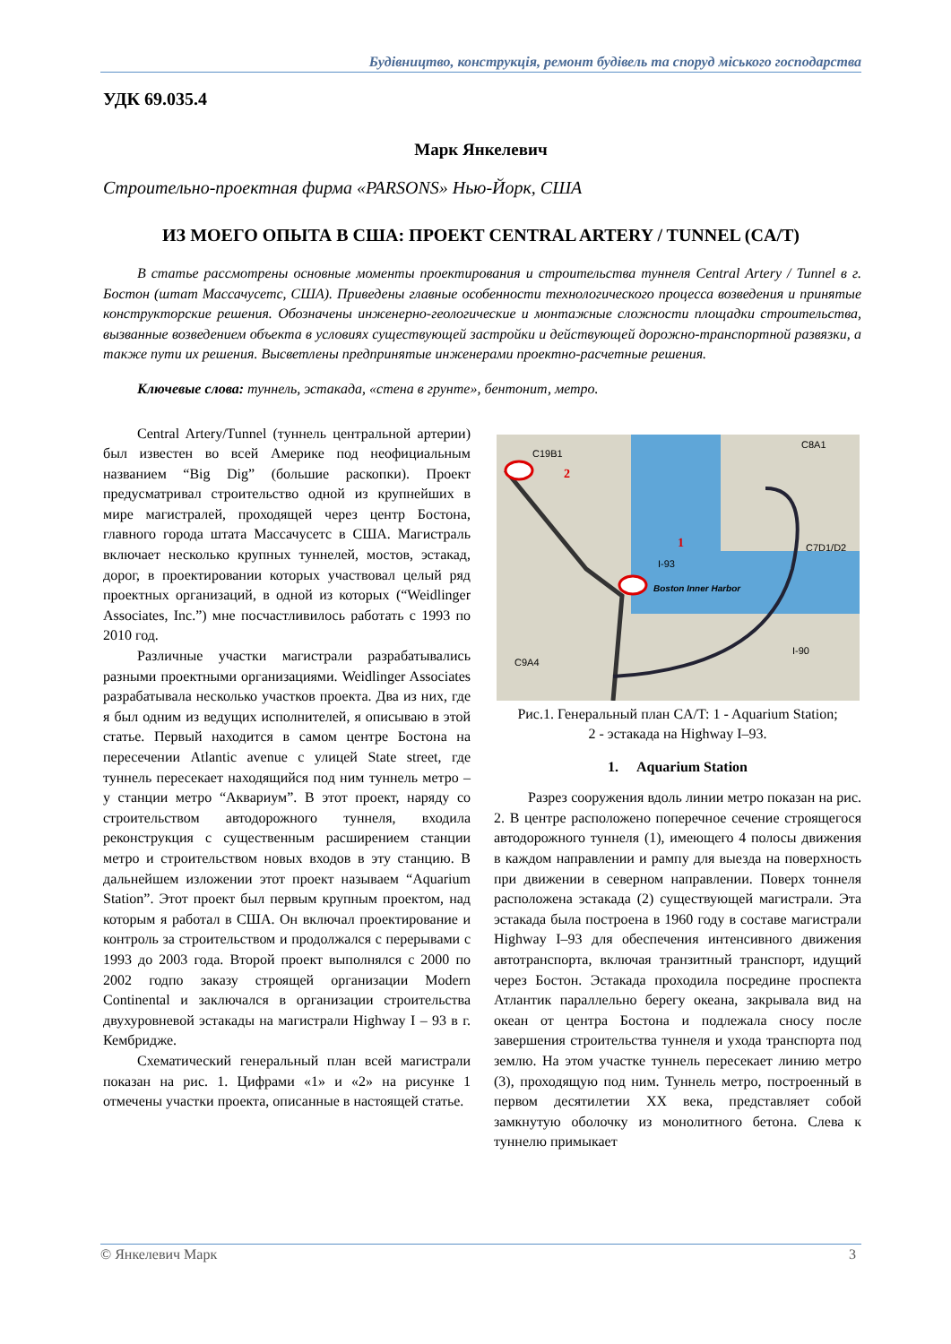Будівництво, конструкція, ремонт будівель та споруд міського господарства
УДК 69.035.4
Марк Янкелевич
Строительно-проектная фирма «PARSONS» Нью-Йорк, США
ИЗ МОЕГО ОПЫТА В США: ПРОЕКТ CENTRAL ARTERY / TUNNEL (CA/T)
В статье рассмотрены основные моменты проектирования и строительства туннеля Central Artery / Tunnel в г. Бостон (штат Массачусетс, США). Приведены главные особенности технологического процесса возведения и принятые конструкторские решения. Обозначены инженерно-геологические и монтажные сложности площадки строительства, вызванные возведением объекта в условиях существующей застройки и действующей дорожно-транспортной развязки, а также пути их решения. Высветлены предпринятые инженерами проектно-расчетные решения.
Ключевые слова: туннель, эстакада, «стена в грунте», бентонит, метро.
Central Artery/Tunnel (туннель центральной артерии) был известен во всей Америке под неофициальным названием “Big Dig” (большие раскопки). Проект предусматривал строительство одной из крупнейших в мире магистралей, проходящей через центр Бостона, главного города штата Массачусетс в США. Магистраль включает несколько крупных туннелей, мостов, эстакад, дорог, в проектировании которых участвовал целый ряд проектных организаций, в одной из которых (“Weidlinger Associates, Inc.”) мне посчастливилось работать с 1993 по 2010 год.
Различные участки магистрали разрабатывались разными проектными организациями. Weidlinger Associates разрабатывала несколько участков проекта. Два из них, где я был одним из ведущих исполнителей, я описываю в этой статье. Первый находится в самом центре Бостона на пересечении Atlantic avenue с улицей State street, где туннель пересекает находящийся под ним туннель метро – у станции метро “Аквариум”. В этот проект, наряду со строительством автодорожного туннеля, входила реконструкция с существенным расширением станции метро и строительством новых входов в эту станцию. В дальнейшем изложении этот проект называем “Aquarium Station”. Этот проект был первым крупным проектом, над которым я работал в США. Он включал проектирование и контроль за строительством и продолжался с перерывами с 1993 до 2003 года. Второй проект выполнялся с 2000 по 2002 годпо заказу строящей организации Modern Continental и заключался в организации строительства двухуровневой эстакады на магистрали Highway I – 93 в г. Кембридже.
Схематический генеральный план всей магистрали показан на рис. 1. Цифрами «1» и «2» на рисунке 1 отмечены участки проекта, описанные в настоящей статье.
C19B1
C8A1
2
1
Boston Inner Harbor
C7D1/D2
C9A4
I-90
I-93
Рис.1. Генеральный план CA/T: 1 - Aquarium Station;
2 - эстакада на Highway I–93.
1. Aquarium Station
Разрез сооружения вдоль линии метро показан на рис. 2. В центре расположено поперечное сечение строящегося автодорожного туннеля (1), имеющего 4 полосы движения в каждом направлении и рампу для выезда на поверхность при движении в северном направлении. Поверх тоннеля расположена эстакада (2) существующей магистрали. Эта эстакада была построена в 1960 году в составе магистрали Highway I–93 для обеспечения интенсивного движения автотранспорта, включая транзитный транспорт, идущий через Бостон. Эстакада проходила посредине проспекта Атлантик параллельно берегу океана, закрывала вид на океан от центра Бостона и подлежала сносу после завершения строительства туннеля и ухода транспорта под землю. На этом участке туннель пересекает линию метро (3), проходящую под ним. Туннель метро, построенный в первом десятилетии XX века, представляет собой замкнутую оболочку из монолитного бетона. Слева к туннелю примыкает
© Янкелевич Марк 3